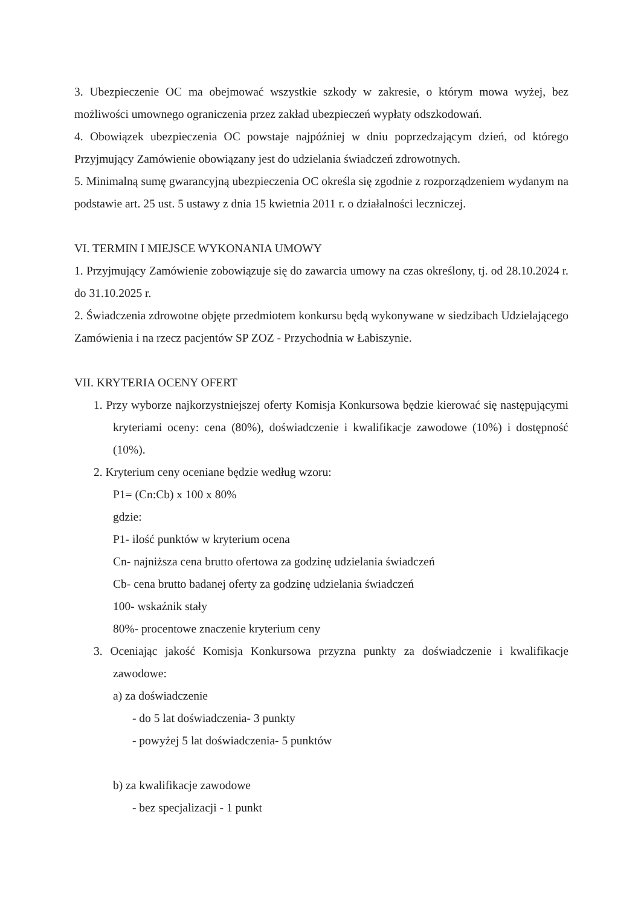3. Ubezpieczenie OC ma obejmować wszystkie szkody w zakresie, o którym mowa wyżej, bez możliwości umownego ograniczenia przez zakład ubezpieczeń wypłaty odszkodowań.
4. Obowiązek ubezpieczenia OC powstaje najpóźniej w dniu poprzedzającym dzień, od którego Przyjmujący Zamówienie obowiązany jest do udzielania świadczeń zdrowotnych.
5. Minimalną sumę gwarancyjną ubezpieczenia OC określa się zgodnie z rozporządzeniem wydanym na podstawie art. 25 ust. 5 ustawy z dnia 15 kwietnia 2011 r. o działalności leczniczej.
VI. TERMIN I MIEJSCE WYKONANIA UMOWY
1. Przyjmujący Zamówienie zobowiązuje się do zawarcia umowy na czas określony, tj. od 28.10.2024 r. do 31.10.2025 r.
2. Świadczenia zdrowotne objęte przedmiotem konkursu będą wykonywane w siedzibach Udzielającego Zamówienia i na rzecz pacjentów SP ZOZ - Przychodnia w Łabiszynie.
VII. KRYTERIA OCENY OFERT
1. Przy wyborze najkorzystniejszej oferty Komisja Konkursowa będzie kierować się następującymi kryteriami oceny: cena (80%), doświadczenie i kwalifikacje zawodowe (10%) i dostępność (10%).
2. Kryterium ceny oceniane będzie według wzoru:
P1= (Cn:Cb) x 100 x 80%
gdzie:
P1- ilość punktów w kryterium ocena
Cn- najniższa cena brutto ofertowa za godzinę udzielania świadczeń
Cb- cena brutto badanej oferty za godzinę udzielania świadczeń
100- wskaźnik stały
80%- procentowe znaczenie kryterium ceny
3. Oceniając jakość Komisja Konkursowa przyzna punkty za doświadczenie i kwalifikacje zawodowe:
a) za doświadczenie
- do 5 lat doświadczenia- 3 punkty
- powyżej 5 lat doświadczenia- 5 punktów
b) za kwalifikacje zawodowe
- bez specjalizacji - 1 punkt